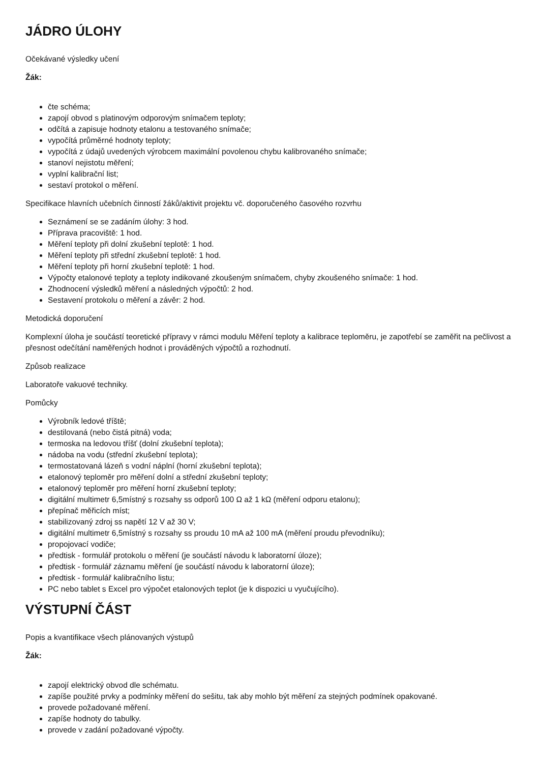JÁDRO ÚLOHY
Očekávané výsledky učení
Žák:
čte schéma;
zapojí obvod s platinovým odporovým snímačem teploty;
odčítá a zapisuje hodnoty etalonu a testovaného snímače;
vypočítá průměrné hodnoty teploty;
vypočítá z údajů uvedených výrobcem maximální povolenou chybu kalibrovaného snímače;
stanoví nejistotu měření;
vyplní kalibrační list;
sestaví protokol o měření.
Specifikace hlavních učebních činností žáků/aktivit projektu vč. doporučeného časového rozvrhu
Seznámení se se zadáním úlohy: 3 hod.
Příprava pracoviště: 1 hod.
Měření teploty při dolní zkušební teplotě: 1 hod.
Měření teploty při střední zkušební teplotě: 1 hod.
Měření teploty při horní zkušební teplotě: 1 hod.
Výpočty etalonové teploty a teploty indikované zkoušeným snímačem, chyby zkoušeného snímače: 1 hod.
Zhodnocení výsledků měření a následných výpočtů: 2 hod.
Sestavení protokolu o měření a závěr: 2 hod.
Metodická doporučení
Komplexní úloha je součástí teoretické přípravy v rámci modulu Měření teploty a kalibrace teploměru, je zapotřebí se zaměřit na pečlivost a přesnost odečítání naměřených hodnot i prováděných výpočtů a rozhodnutí.
Způsob realizace
Laboratoře vakuové techniky.
Pomůcky
Výrobník ledové tříště;
destilovaná (nebo čistá pitná) voda;
termoska na ledovou tříšť (dolní zkušební teplota);
nádoba na vodu (střední zkušební teplota);
termostatovaná lázeň s vodní náplní (horní zkušební teplota);
etalonový teploměr pro měření dolní a střední zkušební teploty;
etalonový teploměr pro měření horní zkušební teploty;
digitální multimetr 6,5místný s rozsahy ss odporů 100 Ω až 1 kΩ (měření odporu etalonu);
přepínač měřicích míst;
stabilizovaný zdroj ss napětí 12 V až 30 V;
digitální multimetr 6,5místný s rozsahy ss proudu 10 mA až 100 mA (měření proudu převodníku);
propojovací vodiče;
předtisk - formulář protokolu o měření (je součástí návodu k laboratorní úloze);
předtisk - formulář záznamu měření (je součástí návodu k laboratorní úloze);
předtisk - formulář kalibračního listu;
PC nebo tablet s Excel pro výpočet etalonových teplot (je k dispozici u vyučujícího).
VÝSTUPNÍ ČÁST
Popis a kvantifikace všech plánovaných výstupů
Žák:
zapojí elektrický obvod dle schématu.
zapíše použité prvky a podmínky měření do sešitu, tak aby mohlo být měření za stejných podmínek opakované.
provede požadované měření.
zapíše hodnoty do tabulky.
provede v zadání požadované výpočty.